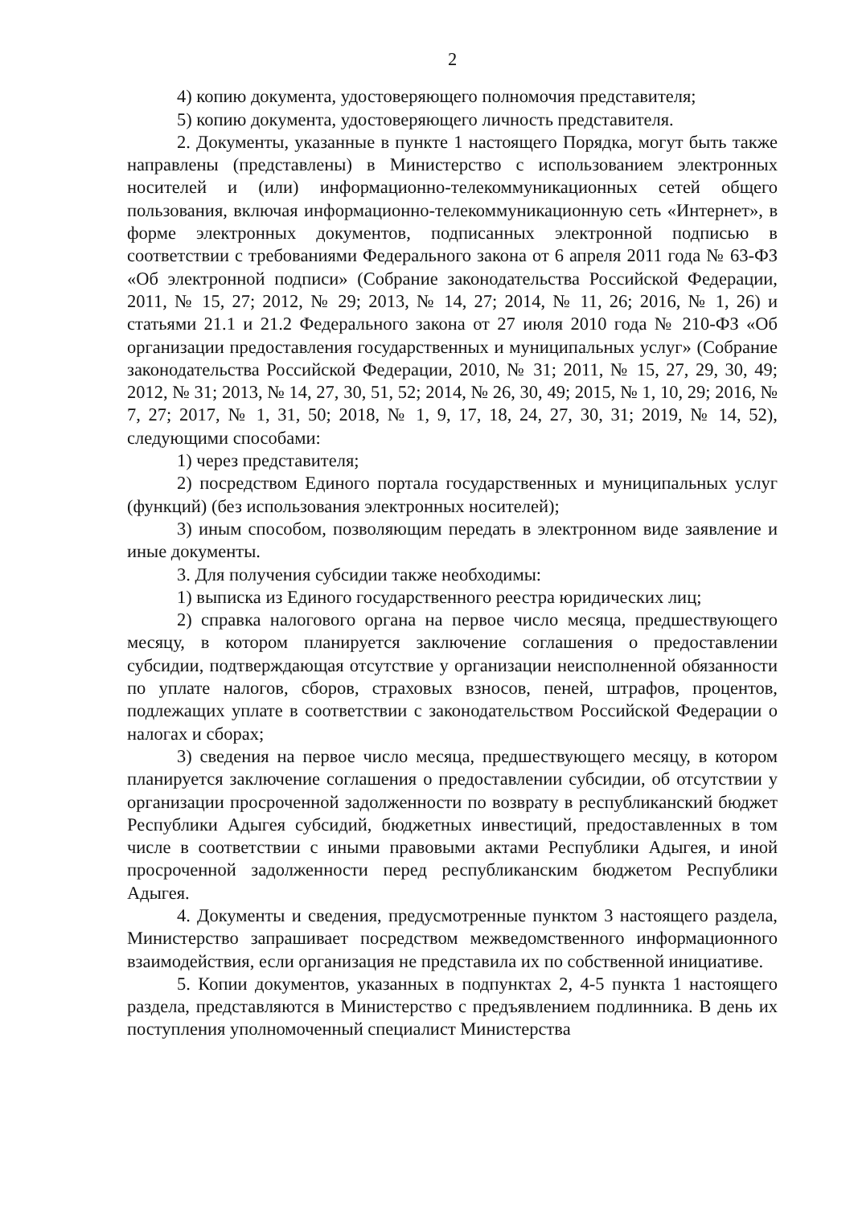2
4) копию документа, удостоверяющего полномочия представителя;
5) копию документа, удостоверяющего личность представителя.
2. Документы, указанные в пункте 1 настоящего Порядка, могут быть также направлены (представлены) в Министерство с использованием электронных носителей и (или) информационно-телекоммуникационных сетей общего пользования, включая информационно-телекоммуникационную сеть «Интернет», в форме электронных документов, подписанных электронной подписью в соответствии с требованиями Федерального закона от 6 апреля 2011 года № 63-ФЗ «Об электронной подписи» (Собрание законодательства Российской Федерации, 2011, № 15, 27; 2012, № 29; 2013, № 14, 27; 2014, № 11, 26; 2016, № 1, 26) и статьями 21.1 и 21.2 Федерального закона от 27 июля 2010 года № 210-ФЗ «Об организации предоставления государственных и муниципальных услуг» (Собрание законодательства Российской Федерации, 2010, № 31; 2011, № 15, 27, 29, 30, 49; 2012, № 31; 2013, № 14, 27, 30, 51, 52; 2014, № 26, 30, 49; 2015, № 1, 10, 29; 2016, № 7, 27; 2017, № 1, 31, 50; 2018, № 1, 9, 17, 18, 24, 27, 30, 31; 2019, № 14, 52), следующими способами:
1) через представителя;
2) посредством Единого портала государственных и муниципальных услуг (функций) (без использования электронных носителей);
3) иным способом, позволяющим передать в электронном виде заявление и иные документы.
3. Для получения субсидии также необходимы:
1) выписка из Единого государственного реестра юридических лиц;
2) справка налогового органа на первое число месяца, предшествующего месяцу, в котором планируется заключение соглашения о предоставлении субсидии, подтверждающая отсутствие у организации неисполненной обязанности по уплате налогов, сборов, страховых взносов, пеней, штрафов, процентов, подлежащих уплате в соответствии с законодательством Российской Федерации о налогах и сборах;
3) сведения на первое число месяца, предшествующего месяцу, в котором планируется заключение соглашения о предоставлении субсидии, об отсутствии у организации просроченной задолженности по возврату в республиканский бюджет Республики Адыгея субсидий, бюджетных инвестиций, предоставленных в том числе в соответствии с иными правовыми актами Республики Адыгея, и иной просроченной задолженности перед республиканским бюджетом Республики Адыгея.
4. Документы и сведения, предусмотренные пунктом 3 настоящего раздела, Министерство запрашивает посредством межведомственного информационного взаимодействия, если организация не представила их по собственной инициативе.
5. Копии документов, указанных в подпунктах 2, 4-5 пункта 1 настоящего раздела, представляются в Министерство с предъявлением подлинника. В день их поступления уполномоченный специалист Министерства